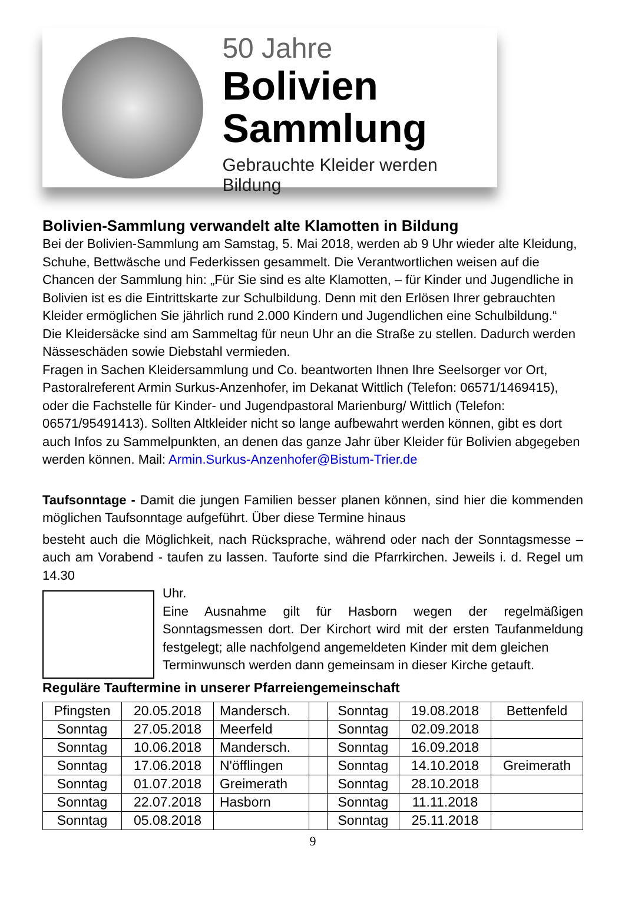50 Jahre
Bolivien
Sammlung
Gebrauchte Kleider werden Bildung
Bolivien-Sammlung verwandelt alte Klamotten in Bildung
Bei der Bolivien-Sammlung am Samstag, 5. Mai 2018, werden ab 9 Uhr wieder alte Kleidung, Schuhe, Bettwäsche und Federkissen gesammelt. Die Verantwortlichen weisen auf die Chancen der Sammlung hin: „Für Sie sind es alte Klamotten, – für Kinder und Jugendliche in Bolivien ist es die Eintrittskarte zur Schulbildung. Denn mit den Erlösen Ihrer gebrauchten Kleider ermöglichen Sie jährlich rund 2.000 Kindern und Jugendlichen eine Schulbildung.“
Die Kleidersäcke sind am Sammeltag für neun Uhr an die Straße zu stellen. Dadurch werden Nässeschäden sowie Diebstahl vermieden.
Fragen in Sachen Kleidersammlung und Co. beantworten Ihnen Ihre Seelsorger vor Ort, Pastoralreferent Armin Surkus-Anzenhofer, im Dekanat Wittlich (Telefon: 06571/1469415), oder die Fachstelle für Kinder- und Jugendpastoral Marienburg/ Wittlich (Telefon: 06571/95491413). Sollten Altkleider nicht so lange aufbewahrt werden können, gibt es dort auch Infos zu Sammelpunkten, an denen das ganze Jahr über Kleider für Bolivien abgegeben werden können. Mail: Armin.Surkus-Anzenhofer@Bistum-Trier.de
Taufsonntage - Damit die jungen Familien besser planen können, sind hier die kommenden möglichen Taufsonntage aufgeführt. Über diese Termine hinaus
besteht auch die Möglichkeit, nach Rücksprache, während oder nach der Sonntagsmesse – auch am Vorabend - taufen zu lassen. Tauforte sind die Pfarrkirchen. Jeweils i. d. Regel um 14.30
Uhr.
Eine Ausnahme gilt für Hasborn wegen der regelmäßigen Sonntagsmessen dort. Der Kirchort wird mit der ersten Taufanmeldung festgelegt; alle nachfolgend angemeldeten Kinder mit dem gleichen
Terminwunsch werden dann gemeinsam in dieser Kirche getauft.
Reguläre Tauftermine in unserer Pfarreiengemeinschaft
| Pfingsten | 20.05.2018 | Mandersch. | | Sonntag | 19.08.2018 | Bettenfeld |
| Sonntag | 27.05.2018 | Meerfeld | | Sonntag | 02.09.2018 | |
| Sonntag | 10.06.2018 | Mandersch. | | Sonntag | 16.09.2018 | |
| Sonntag | 17.06.2018 | N'öfflingen | | Sonntag | 14.10.2018 | Greimerath |
| Sonntag | 01.07.2018 | Greimerath | | Sonntag | 28.10.2018 | |
| Sonntag | 22.07.2018 | Hasborn | | Sonntag | 11.11.2018 | |
| Sonntag | 05.08.2018 | | | Sonntag | 25.11.2018 | |
9